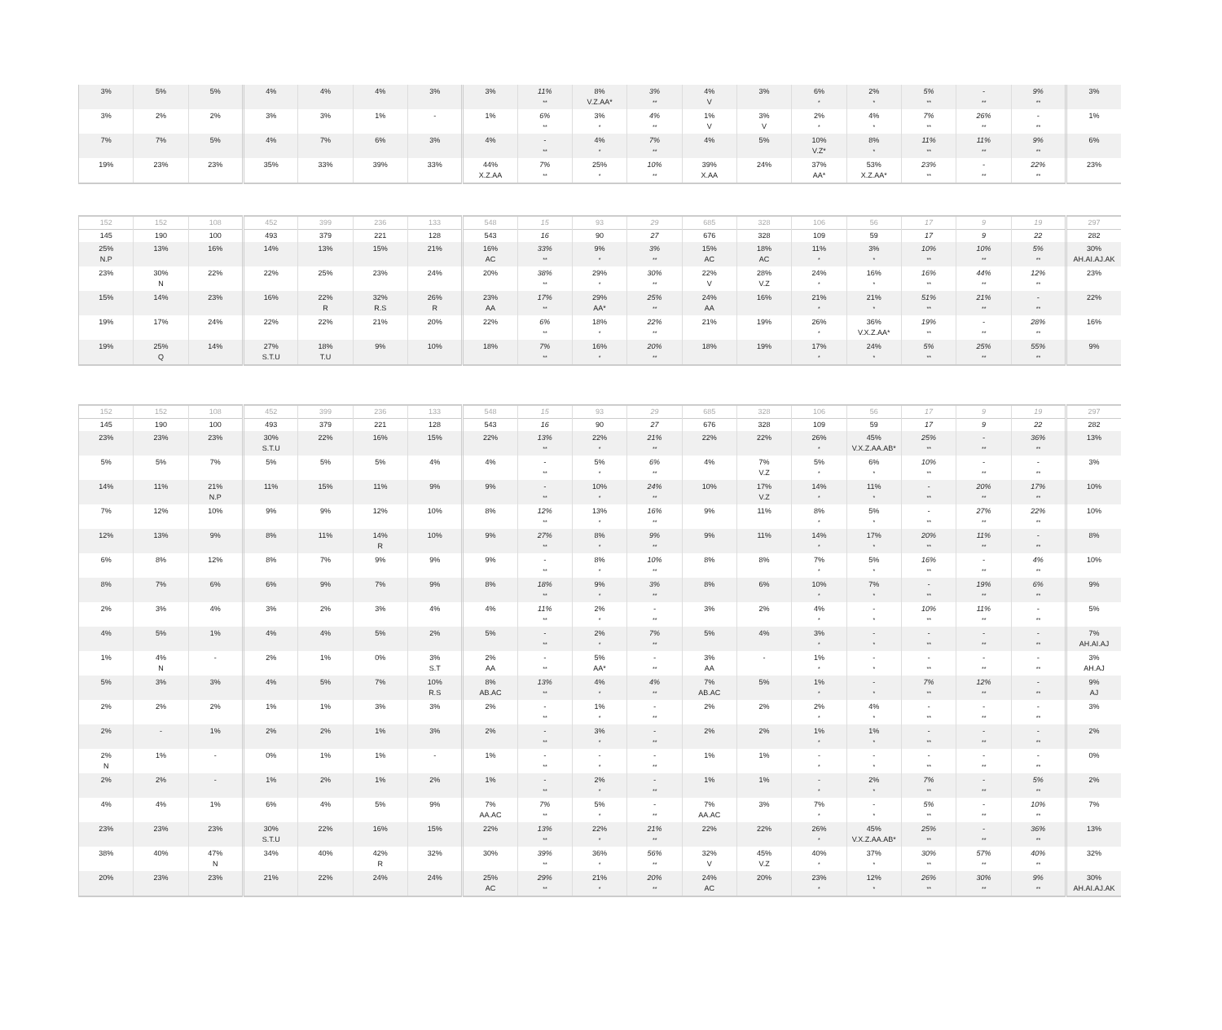| 3% | 5% | 5% | 4% | 4% | 4% | 3% | 3% | 11% ** | 8% V.Z.AA* | 3% ** | 4% V | 3% | 6% * | 2% * | 5% ** | - ** | 9% ** | 3% |
| 3% | 2% | 2% | 3% | 3% | 1% | - | 1% | 6% ** | 3% * | 4% ** | 1% V | 3% V | 2% * | 4% * | 7% ** | 26% ** | - ** | 1% |
| 7% | 7% | 5% | 4% | 7% | 6% | 3% | 4% | - ** | 4% * | 7% ** | 4% | 5% | 10% V.Z* | 8% * | 11% ** | 11% ** | 9% ** | 6% |
| 19% | 23% | 23% | 35% | 33% | 39% | 33% | 44% X.Z.AA | 7% ** | 25% * | 10% ** | 39% X.AA | 24% | 37% AA* | 53% X.Z.AA* | 23% ** | - ** | 22% ** | 23% |
| 152 | 152 | 108 | 452 | 399 | 236 | 133 | 548 | 15 | 93 | 29 | 685 | 328 | 106 | 56 | 17 | 9 | 19 | 297 |
| 145 | 190 | 100 | 493 | 379 | 221 | 128 | 543 | 16 | 90 | 27 | 676 | 328 | 109 | 59 | 17 | 9 | 22 | 282 |
| 25% N.P | 13% | 16% | 14% | 13% | 15% | 21% | 16% AC | 33% ** | 9% * | 3% ** | 15% AC | 18% AC | 11% * | 3% * | 10% ** | 10% ** | 5% ** | 30% AH.AI.AJ.AK |
| 23% | 30% N | 22% | 22% | 25% | 23% | 24% | 20% | 38% ** | 29% * | 30% ** | 22% V | 28% V.Z | 24% * | 16% * | 16% ** | 44% ** | 12% ** | 23% |
| 15% | 14% | 23% | 16% | 22% R | 32% R.S | 26% R | 23% AA | 17% ** | 29% AA* | 25% ** | 24% AA | 16% | 21% * | 21% * | 51% ** | 21% ** | - ** | 22% |
| 19% | 17% | 24% | 22% | 22% | 21% | 20% | 22% | 6% ** | 18% * | 22% ** | 21% | 19% | 26% * | 36% V.X.Z.AA* | 19% ** | - ** | 28% ** | 16% |
| 19% | 25% Q | 14% | 27% S.T.U | 18% T.U | 9% | 10% | 18% | 7% ** | 16% * | 20% ** | 18% | 19% | 17% * | 24% * | 5% ** | 25% ** | 55% ** | 9% |
| 152 | 152 | 108 | 452 | 399 | 236 | 133 | 548 | 15 | 93 | 29 | 685 | 328 | 106 | 56 | 17 | 9 | 19 | 297 |
| 145 | 190 | 100 | 493 | 379 | 221 | 128 | 543 | 16 | 90 | 27 | 676 | 328 | 109 | 59 | 17 | 9 | 22 | 282 |
| 23% | 23% | 23% | 30% S.T.U | 22% | 16% | 15% | 22% | 13% ** | 22% * | 21% ** | 22% | 22% | 26% * | 45% V.X.Z.AA.AB* | 25% ** | - ** | 36% ** | 13% |
| 5% | 5% | 7% | 5% | 5% | 5% | 4% | 4% | - ** | 5% * | 6% ** | 4% | 7% V.Z | 5% * | 6% * | 10% ** | - ** | - ** | 3% |
| 14% | 11% | 21% N.P | 11% | 15% | 11% | 9% | 9% | - ** | 10% * | 24% ** | 10% | 17% V.Z | 14% * | 11% * | - ** | 20% ** | 17% ** | 10% |
| 7% | 12% | 10% | 9% | 9% | 12% | 10% | 8% | 12% ** | 13% * | 16% ** | 9% | 11% | 8% * | 5% * | - ** | 27% ** | 22% ** | 10% |
| 12% | 13% | 9% | 8% | 11% | 14% R | 10% | 9% | 27% ** | 8% * | 9% ** | 9% | 11% | 14% * | 17% * | 20% ** | 11% ** | - ** | 8% |
| 6% | 8% | 12% | 8% | 7% | 9% | 9% | 9% | - ** | 8% * | 10% ** | 8% | 8% | 7% * | 5% * | 16% ** | - ** | 4% ** | 10% |
| 8% | 7% | 6% | 6% | 9% | 7% | 9% | 8% | 18% ** | 9% * | 3% ** | 8% | 6% | 10% * | 7% * | - ** | 19% ** | 6% ** | 9% |
| 2% | 3% | 4% | 3% | 2% | 3% | 4% | 4% | 11% ** | 2% * | - ** | 3% | 2% | 4% * | - * | 10% ** | 11% ** | - ** | 5% |
| 4% | 5% | 1% | 4% | 4% | 5% | 2% | 5% | - ** | 2% * | 7% ** | 5% | 4% | 3% * | - * | - ** | - ** | - ** | 7% AH.AI.AJ |
| 1% | 4% N | - | 2% | 1% | 0% | 3% S.T | 2% AA | - ** | 5% AA* | - ** | 3% AA | - | 1% * | - * | - ** | - ** | - ** | 3% AH.AJ |
| 5% | 3% | 3% | 4% | 5% | 7% | 10% R.S | 8% AB.AC | 13% ** | 4% * | 4% ** | 7% AB.AC | 5% | 1% * | - * | 7% ** | 12% ** | - ** | 9% AJ |
| 2% | 2% | 2% | 1% | 1% | 3% | 3% | 2% | - ** | 1% * | - ** | 2% | 2% | 2% * | 4% * | - ** | - ** | - ** | 3% |
| 2% | - | 1% | 2% | 2% | 1% | 3% | 2% | - ** | 3% * | - ** | 2% | 2% | 1% * | 1% * | - ** | - ** | - ** | 2% |
| 2% N | 1% | - | 0% | 1% | 1% | - | 1% | - ** | - * | - ** | 1% | 1% | - * | - * | - ** | - ** | - ** | 0% |
| 2% | 2% | - | 1% | 2% | 1% | 2% | 1% | - ** | 2% * | - ** | 1% | 1% | - * | 2% * | 7% ** | - ** | 5% ** | 2% |
| 4% | 4% | 1% | 6% | 4% | 5% | 9% | 7% AA.AC | 7% ** | 5% * | - ** | 7% AA.AC | 3% | 7% * | - * | 5% ** | - ** | 10% ** | 7% |
| 23% | 23% | 23% | 30% S.T.U | 22% | 16% | 15% | 22% | 13% ** | 22% * | 21% ** | 22% | 22% | 26% * | 45% V.X.Z.AA.AB* | 25% ** | - ** | 36% ** | 13% |
| 38% | 40% | 47% N | 34% | 40% | 42% R | 32% | 30% | 39% ** | 36% * | 56% ** | 32% V | 45% V.Z | 40% * | 37% * | 30% ** | 57% ** | 40% ** | 32% |
| 20% | 23% | 23% | 21% | 22% | 24% | 24% | 25% AC | 29% ** | 21% * | 20% ** | 24% AC | 20% | 23% * | 12% * | 26% ** | 30% ** | 9% ** | 30% AH.AI.AJ.AK |